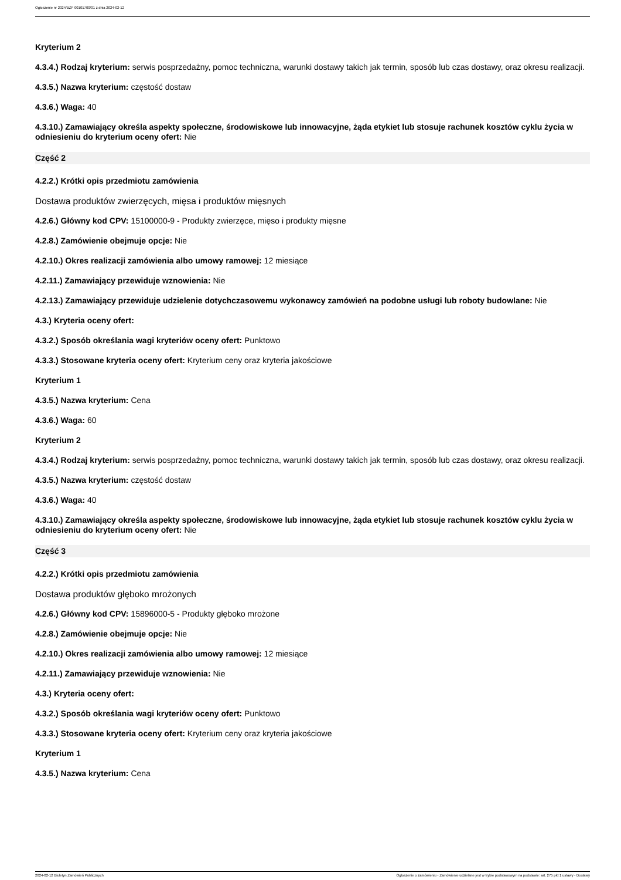Ogłoszenie nr 2024/BZP 00101700/01 z dnia 2024-02-12
Kryterium 2
4.3.4.) Rodzaj kryterium: serwis posprzedażny, pomoc techniczna, warunki dostawy takich jak termin, sposób lub czas dostawy, oraz okresu realizacji.
4.3.5.) Nazwa kryterium: częstość dostaw
4.3.6.) Waga: 40
4.3.10.) Zamawiający określa aspekty społeczne, środowiskowe lub innowacyjne, żąda etykiet lub stosuje rachunek kosztów cyklu życia w odniesieniu do kryterium oceny ofert: Nie
Część 2
4.2.2.) Krótki opis przedmiotu zamówienia
Dostawa produktów zwierzęcych, mięsa i produktów mięsnych
4.2.6.) Główny kod CPV: 15100000-9 - Produkty zwierzęce, mięso i produkty mięsne
4.2.8.) Zamówienie obejmuje opcje: Nie
4.2.10.) Okres realizacji zamówienia albo umowy ramowej: 12 miesiące
4.2.11.) Zamawiający przewiduje wznowienia: Nie
4.2.13.) Zamawiający przewiduje udzielenie dotychczasowemu wykonawcy zamówień na podobne usługi lub roboty budowlane: Nie
4.3.) Kryteria oceny ofert:
4.3.2.) Sposób określania wagi kryteriów oceny ofert: Punktowo
4.3.3.) Stosowane kryteria oceny ofert: Kryterium ceny oraz kryteria jakościowe
Kryterium 1
4.3.5.) Nazwa kryterium: Cena
4.3.6.) Waga: 60
Kryterium 2
4.3.4.) Rodzaj kryterium: serwis posprzedażny, pomoc techniczna, warunki dostawy takich jak termin, sposób lub czas dostawy, oraz okresu realizacji.
4.3.5.) Nazwa kryterium: częstość dostaw
4.3.6.) Waga: 40
4.3.10.) Zamawiający określa aspekty społeczne, środowiskowe lub innowacyjne, żąda etykiet lub stosuje rachunek kosztów cyklu życia w odniesieniu do kryterium oceny ofert: Nie
Część 3
4.2.2.) Krótki opis przedmiotu zamówienia
Dostawa produktów głęboko mrożonych
4.2.6.) Główny kod CPV: 15896000-5 - Produkty głęboko mrożone
4.2.8.) Zamówienie obejmuje opcje: Nie
4.2.10.) Okres realizacji zamówienia albo umowy ramowej: 12 miesiące
4.2.11.) Zamawiający przewiduje wznowienia: Nie
4.3.) Kryteria oceny ofert:
4.3.2.) Sposób określania wagi kryteriów oceny ofert: Punktowo
4.3.3.) Stosowane kryteria oceny ofert: Kryterium ceny oraz kryteria jakościowe
Kryterium 1
4.3.5.) Nazwa kryterium: Cena
2024-02-12 Biuletyn Zamówień Publicznych Ogłoszenie o zamówieniu - Zamówienie udzielane jest w trybie podstawowym na podstawie: art. 275 pkt 1 ustawy - Dostawy